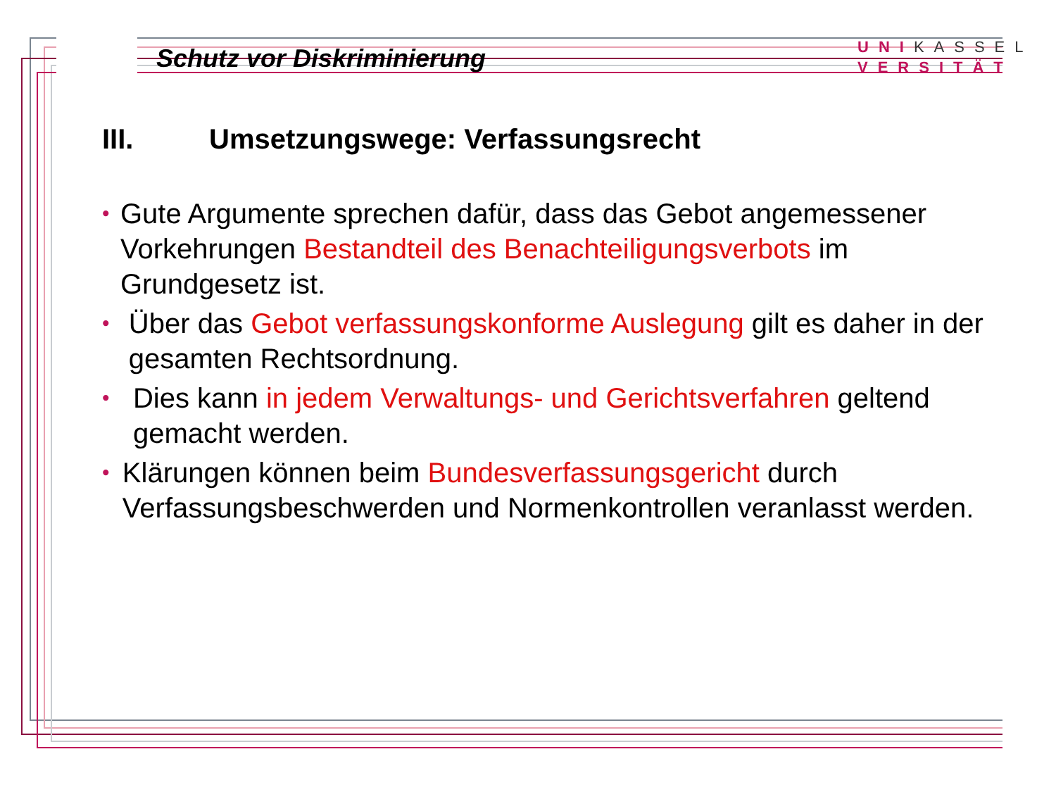Schutz vor Diskriminierung
UNIKASSEL
VERSITÄT
III. Umsetzungswege: Verfassungsrecht
•
Gute Argumente sprechen dafür, dass das Gebot angemessener Vorkehrungen Bestandteil des Benachteiligungsverbots im Grundgesetz ist.
•
Über das Gebot verfassungskonforme Auslegung gilt es daher in der gesamten Rechtsordnung.
•
Dies kann in jedem Verwaltungs- und Gerichtsverfahren geltend gemacht werden.
•
Klärungen können beim Bundesverfassungsgericht durch Verfassungsbeschwerden und Normenkontrollen veranlasst werden.